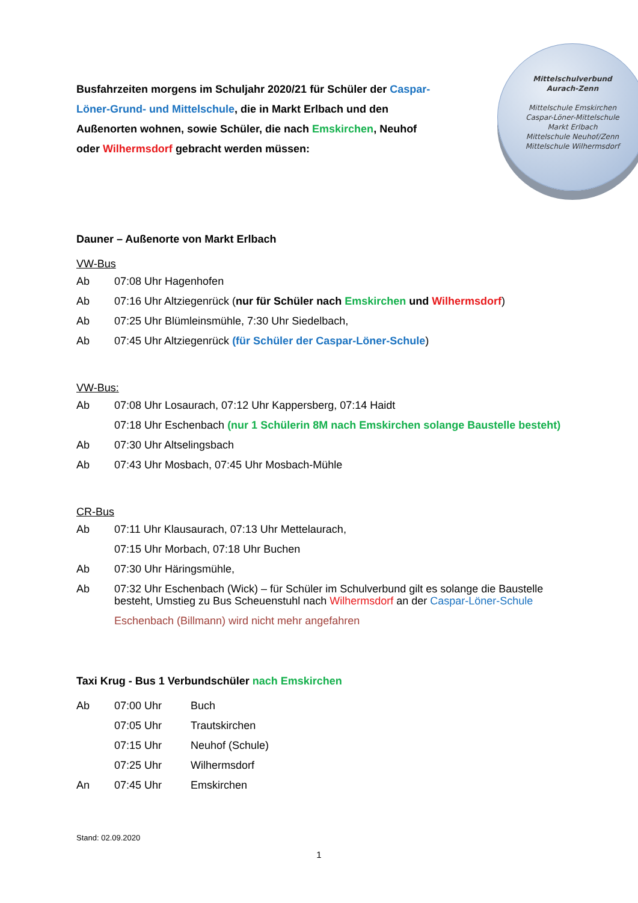Busfahrzeiten morgens im Schuljahr 2020/21 für Schüler der Caspar-Löner-Grund- und Mittelschule, die in Markt Erlbach und den Außenorten wohnen, sowie Schüler, die nach Emskirchen, Neuhof oder Wilhermsdorf gebracht werden müssen:
Mittelschulverbund
Aurach-Zenn
Mittelschule Emskirchen
Caspar-Löner-Mittelschule
Markt Erlbach
Mittelschule Neuhof/Zenn
Mittelschule Wilhermsdorf
Dauner – Außenorte von Markt Erlbach
VW-Bus
Ab 07:08 Uhr Hagenhofen
Ab 07:16 Uhr Altziegenrück (nur für Schüler nach Emskirchen und Wilhermsdorf)
Ab 07:25 Uhr Blümleinsmühle, 7:30 Uhr Siedelbach,
Ab 07:45 Uhr Altziegenrück (für Schüler der Caspar-Löner-Schule)
VW-Bus:
Ab 07:08 Uhr Losaurach, 07:12 Uhr Kappersberg, 07:14 Haidt
07:18 Uhr Eschenbach (nur 1 Schülerin 8M nach Emskirchen solange Baustelle besteht)
Ab 07:30 Uhr Altselingsbach
Ab 07:43 Uhr Mosbach, 07:45 Uhr Mosbach-Mühle
CR-Bus
Ab 07:11 Uhr Klausaurach, 07:13 Uhr Mettelaurach,
07:15 Uhr Morbach, 07:18 Uhr Buchen
Ab 07:30 Uhr Häringsmühle,
Ab 07:32 Uhr Eschenbach (Wick) – für Schüler im Schulverbund gilt es solange die Baustelle besteht, Umstieg zu Bus Scheuenstuhl nach Wilhermsdorf an der Caspar-Löner-Schule
Eschenbach (Billmann) wird nicht mehr angefahren
Taxi Krug - Bus 1 Verbundschüler nach Emskirchen
Ab 07:00 Uhr Buch
07:05 Uhr Trautskirchen
07:15 Uhr Neuhof (Schule)
07:25 Uhr Wilhermsdorf
An 07:45 Uhr Emskirchen
Stand: 02.09.2020
1